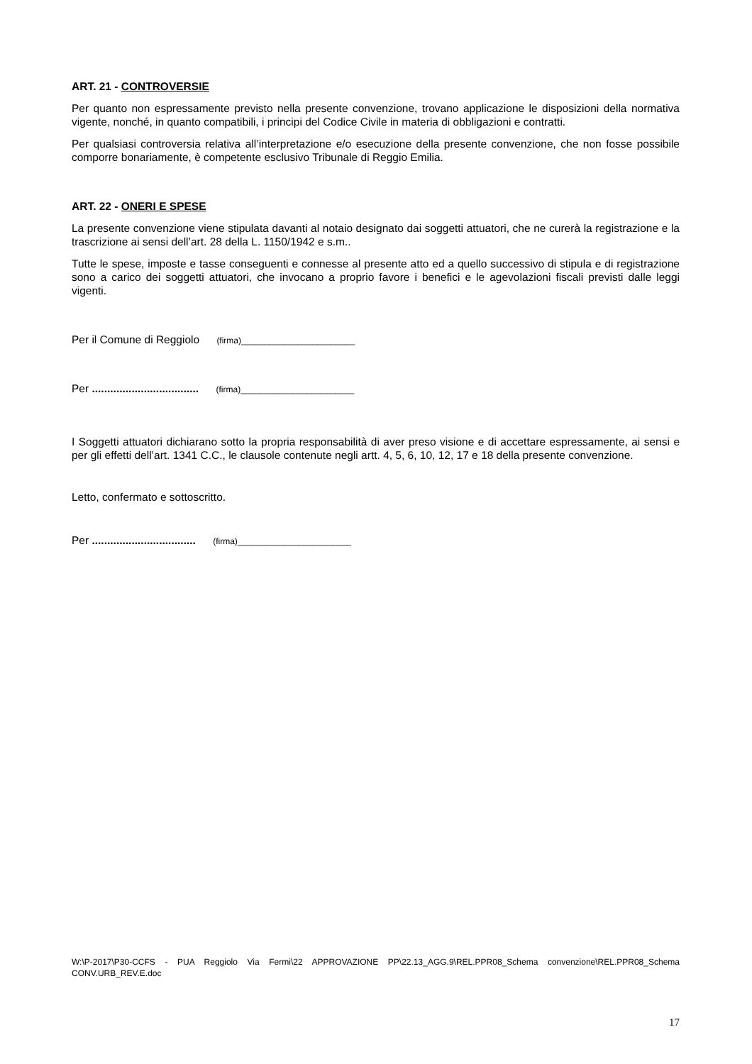ART. 21 - CONTROVERSIE
Per quanto non espressamente previsto nella presente convenzione, trovano applicazione le disposizioni della normativa vigente, nonché, in quanto compatibili, i principi del Codice Civile in materia di obbligazioni e contratti.
Per qualsiasi controversia relativa all’interpretazione e/o esecuzione della presente convenzione, che non fosse possibile comporre bonariamente, è competente esclusivo Tribunale di Reggio Emilia.
ART. 22 - ONERI E SPESE
La presente convenzione viene stipulata davanti al notaio designato dai soggetti attuatori, che ne curerà la registrazione e la trascrizione ai sensi dell’art. 28 della L. 1150/1942 e s.m..
Tutte le spese, imposte e tasse conseguenti e connesse al presente atto ed a quello successivo di stipula e di registrazione sono a carico dei soggetti attuatori, che invocano a proprio favore i benefici e le agevolazioni fiscali previsti dalle leggi vigenti.
Per il Comune di Reggiolo (firma)________________________
Per ................................... (firma)________________________
I Soggetti attuatori dichiarano sotto la propria responsabilità di aver preso visione e di accettare espressamente, ai sensi e per gli effetti dell’art. 1341 C.C., le clausole contenute negli artt. 4, 5, 6, 10, 12, 17 e 18 della presente convenzione.
Letto, confermato e sottoscritto.
Per .................................. (firma)________________________
W:\P-2017\P30-CCFS - PUA Reggiolo Via Fermi\22 APPROVAZIONE PP\22.13_AGG.9\REL.PPR08_Schema convenzione\REL.PPR08_Schema CONV.URB_REV.E.doc
17